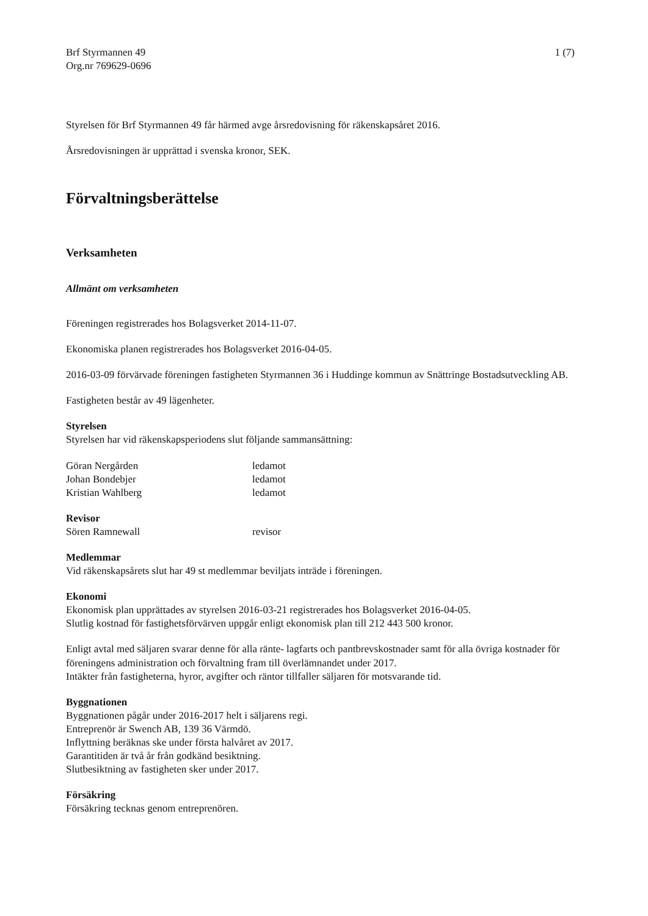Brf Styrmannen 49
Org.nr 769629-0696
1 (7)
Styrelsen för Brf Styrmannen 49 får härmed avge årsredovisning för räkenskapsåret 2016.
Årsredovisningen är upprättad i svenska kronor, SEK.
Förvaltningsberättelse
Verksamheten
Allmänt om verksamheten
Föreningen registrerades hos Bolagsverket 2014-11-07.
Ekonomiska planen registrerades hos Bolagsverket 2016-04-05.
2016-03-09 förvärvade föreningen fastigheten Styrmannen 36 i Huddinge kommun av Snättringe Bostadsutveckling AB.
Fastigheten består av 49 lägenheter.
Styrelsen
Styrelsen har vid räkenskapsperiodens slut följande sammansättning:
| Göran Nergården | ledamot |
| Johan Bondebjer | ledamot |
| Kristian Wahlberg | ledamot |
Revisor
| Sören Ramnewall | revisor |
Medlemmar
Vid räkenskapsårets slut har 49 st medlemmar beviljats inträde i föreningen.
Ekonomi
Ekonomisk plan upprättades av styrelsen 2016-03-21 registrerades hos Bolagsverket 2016-04-05.
Slutlig kostnad för fastighetsförvärven uppgår enligt ekonomisk plan till 212 443 500 kronor.
Enligt avtal med säljaren svarar denne för alla ränte- lagfarts och pantbrevskostnader samt för alla övriga kostnader för föreningens administration och förvaltning fram till överlämnandet under 2017.
Intäkter från fastigheterna, hyror, avgifter och räntor tillfaller säljaren för motsvarande tid.
Byggnationen
Byggnationen pågår under 2016-2017 helt i säljarens regi.
Entreprenör är Swench AB, 139 36 Värmdö.
Inflyttning beräknas ske under första halvåret av 2017.
Garantitiden är två år från godkänd besiktning.
Slutbesiktning av fastigheten sker under 2017.
Försäkring
Försäkring tecknas genom entreprenören.